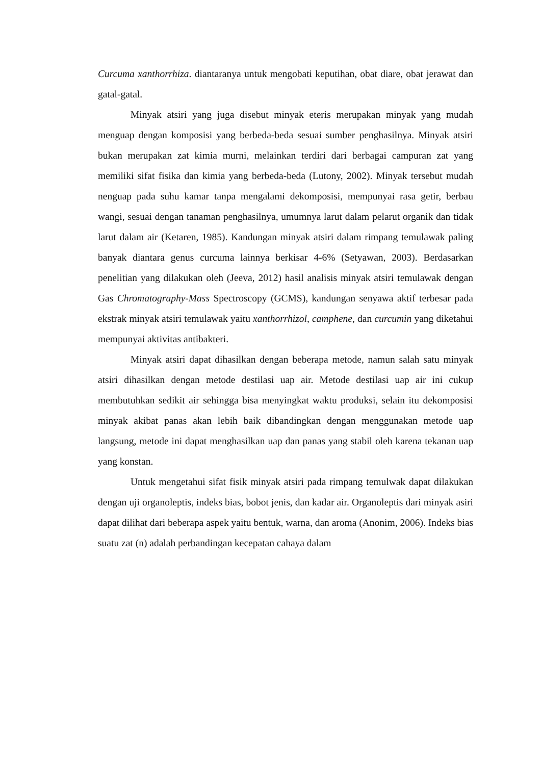Curcuma xanthorrhiza. diantaranya untuk mengobati keputihan, obat diare, obat jerawat dan gatal-gatal.
Minyak atsiri yang juga disebut minyak eteris merupakan minyak yang mudah menguap dengan komposisi yang berbeda-beda sesuai sumber penghasilnya. Minyak atsiri bukan merupakan zat kimia murni, melainkan terdiri dari berbagai campuran zat yang memiliki sifat fisika dan kimia yang berbeda-beda (Lutony, 2002). Minyak tersebut mudah nenguap pada suhu kamar tanpa mengalami dekomposisi, mempunyai rasa getir, berbau wangi, sesuai dengan tanaman penghasilnya, umumnya larut dalam pelarut organik dan tidak larut dalam air (Ketaren, 1985). Kandungan minyak atsiri dalam rimpang temulawak paling banyak diantara genus curcuma lainnya berkisar 4-6% (Setyawan, 2003). Berdasarkan penelitian yang dilakukan oleh (Jeeva, 2012) hasil analisis minyak atsiri temulawak dengan Gas Chromatography-Mass Spectroscopy (GCMS), kandungan senyawa aktif terbesar pada ekstrak minyak atsiri temulawak yaitu xanthorrhizol, camphene, dan curcumin yang diketahui mempunyai aktivitas antibakteri.
Minyak atsiri dapat dihasilkan dengan beberapa metode, namun salah satu minyak atsiri dihasilkan dengan metode destilasi uap air. Metode destilasi uap air ini cukup membutuhkan sedikit air sehingga bisa menyingkat waktu produksi, selain itu dekomposisi minyak akibat panas akan lebih baik dibandingkan dengan menggunakan metode uap langsung, metode ini dapat menghasilkan uap dan panas yang stabil oleh karena tekanan uap yang konstan.
Untuk mengetahui sifat fisik minyak atsiri pada rimpang temulwak dapat dilakukan dengan uji organoleptis, indeks bias, bobot jenis, dan kadar air. Organoleptis dari minyak asiri dapat dilihat dari beberapa aspek yaitu bentuk, warna, dan aroma (Anonim, 2006). Indeks bias suatu zat (n) adalah perbandingan kecepatan cahaya dalam